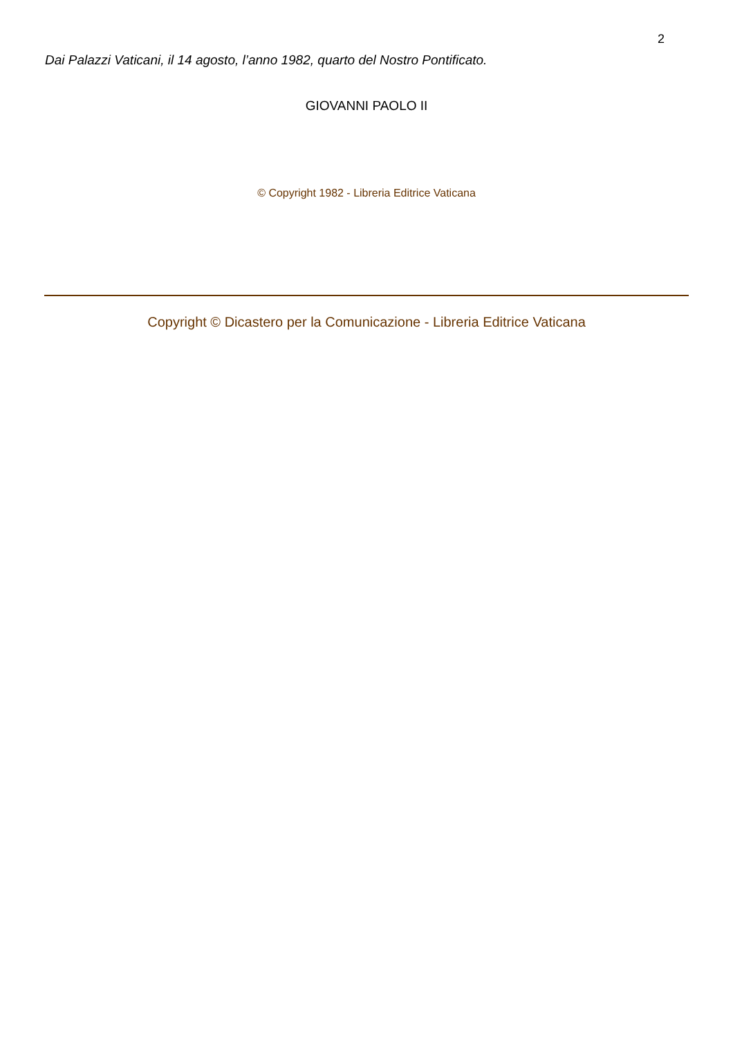2
Dai Palazzi Vaticani, il 14 agosto, l’anno 1982, quarto del Nostro Pontificato.
GIOVANNI PAOLO II
© Copyright 1982 - Libreria Editrice Vaticana
Copyright © Dicastero per la Comunicazione - Libreria Editrice Vaticana